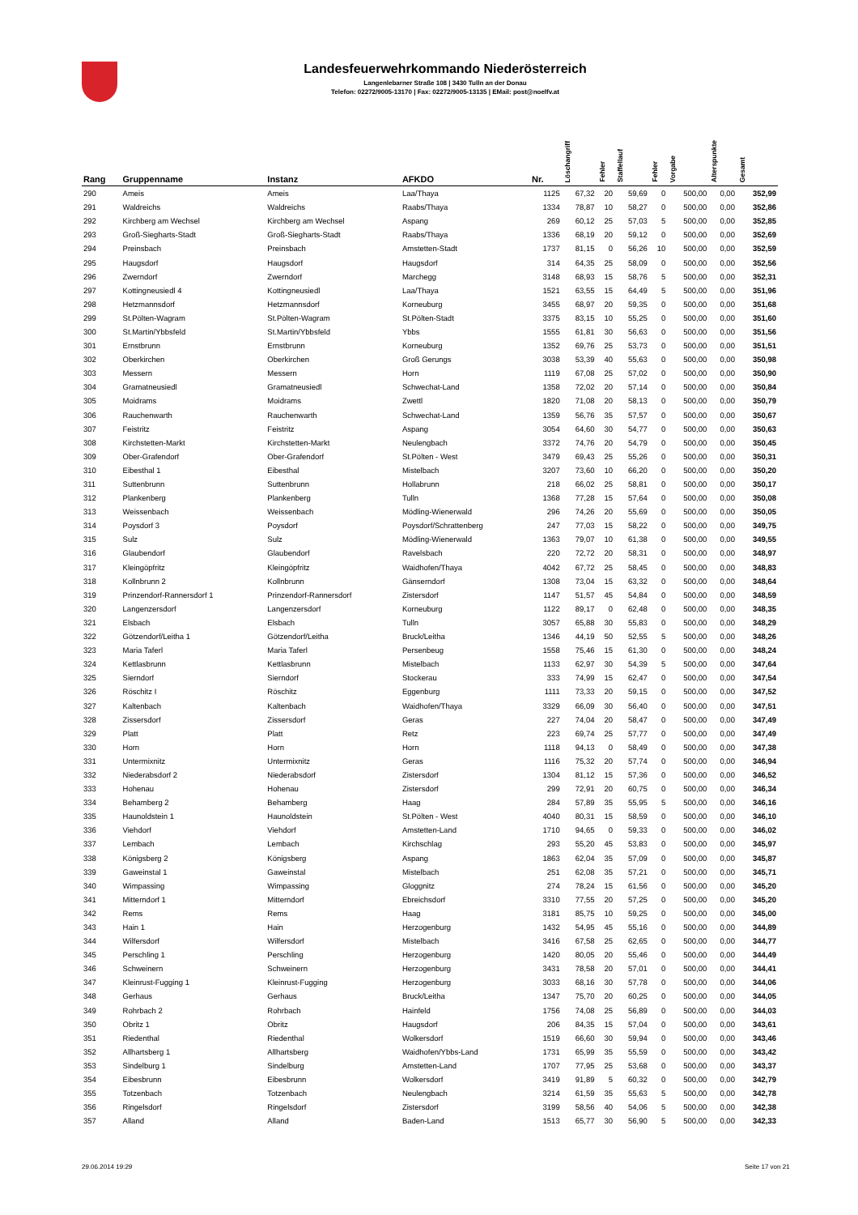Landesfeuerwehrkommando Niederösterreich
Langenlebarner Straße 108 | 3430 Tulln an der Donau
Telefon: 02272/9005-13170 | Fax: 02272/9005-13135 | EMail: post@noelfv.at
| Rang | Gruppenname | Instanz | AFKDO | Nr. | Löschangriff | Fehler | Staffellauf | Fehler | Vorgabe | Alterspunkte | Gesamt |
| --- | --- | --- | --- | --- | --- | --- | --- | --- | --- | --- | --- |
| 290 | Ameis | Ameis | Laa/Thaya | 1125 | 67,32 | 20 | 59,69 | 0 | 500,00 | 0,00 | 352,99 |
| 291 | Waldreichs | Waldreichs | Raabs/Thaya | 1334 | 78,87 | 10 | 58,27 | 0 | 500,00 | 0,00 | 352,86 |
| 292 | Kirchberg am Wechsel | Kirchberg am Wechsel | Aspang | 269 | 60,12 | 25 | 57,03 | 5 | 500,00 | 0,00 | 352,85 |
| 293 | Groß-Siegharts-Stadt | Groß-Siegharts-Stadt | Raabs/Thaya | 1336 | 68,19 | 20 | 59,12 | 0 | 500,00 | 0,00 | 352,69 |
| 294 | Preinsbach | Preinsbach | Amstetten-Stadt | 1737 | 81,15 | 0 | 56,26 | 10 | 500,00 | 0,00 | 352,59 |
| 295 | Haugsdorf | Haugsdorf | Haugsdorf | 314 | 64,35 | 25 | 58,09 | 0 | 500,00 | 0,00 | 352,56 |
| 296 | Zwerndorf | Zwerndorf | Marchegg | 3148 | 68,93 | 15 | 58,76 | 5 | 500,00 | 0,00 | 352,31 |
| 297 | Kottingneusiedl 4 | Kottingneusiedl | Laa/Thaya | 1521 | 63,55 | 15 | 64,49 | 5 | 500,00 | 0,00 | 351,96 |
| 298 | Hetzmannsdorf | Hetzmannsdorf | Korneuburg | 3455 | 68,97 | 20 | 59,35 | 0 | 500,00 | 0,00 | 351,68 |
| 299 | St.Pölten-Wagram | St.Pölten-Wagram | St.Pölten-Stadt | 3375 | 83,15 | 10 | 55,25 | 0 | 500,00 | 0,00 | 351,60 |
| 300 | St.Martin/Ybbsfeld | St.Martin/Ybbsfeld | Ybbs | 1555 | 61,81 | 30 | 56,63 | 0 | 500,00 | 0,00 | 351,56 |
| 301 | Ernstbrunn | Ernstbrunn | Korneuburg | 1352 | 69,76 | 25 | 53,73 | 0 | 500,00 | 0,00 | 351,51 |
| 302 | Oberkirchen | Oberkirchen | Groß Gerungs | 3038 | 53,39 | 40 | 55,63 | 0 | 500,00 | 0,00 | 350,98 |
| 303 | Messern | Messern | Horn | 1119 | 67,08 | 25 | 57,02 | 0 | 500,00 | 0,00 | 350,90 |
| 304 | Gramatneusiedl | Gramatneusiedl | Schwechat-Land | 1358 | 72,02 | 20 | 57,14 | 0 | 500,00 | 0,00 | 350,84 |
| 305 | Moidrams | Moidrams | Zwettl | 1820 | 71,08 | 20 | 58,13 | 0 | 500,00 | 0,00 | 350,79 |
| 306 | Rauchenwarth | Rauchenwarth | Schwechat-Land | 1359 | 56,76 | 35 | 57,57 | 0 | 500,00 | 0,00 | 350,67 |
| 307 | Feistritz | Feistritz | Aspang | 3054 | 64,60 | 30 | 54,77 | 0 | 500,00 | 0,00 | 350,63 |
| 308 | Kirchstetten-Markt | Kirchstetten-Markt | Neulengbach | 3372 | 74,76 | 20 | 54,79 | 0 | 500,00 | 0,00 | 350,45 |
| 309 | Ober-Grafendorf | Ober-Grafendorf | St.Pölten - West | 3479 | 69,43 | 25 | 55,26 | 0 | 500,00 | 0,00 | 350,31 |
| 310 | Eibesthal 1 | Eibesthal | Mistelbach | 3207 | 73,60 | 10 | 66,20 | 0 | 500,00 | 0,00 | 350,20 |
| 311 | Suttenbrunn | Suttenbrunn | Hollabrunn | 218 | 66,02 | 25 | 58,81 | 0 | 500,00 | 0,00 | 350,17 |
| 312 | Plankenberg | Plankenberg | Tulln | 1368 | 77,28 | 15 | 57,64 | 0 | 500,00 | 0,00 | 350,08 |
| 313 | Weissenbach | Weissenbach | Mödling-Wienerwald | 296 | 74,26 | 20 | 55,69 | 0 | 500,00 | 0,00 | 350,05 |
| 314 | Poysdorf 3 | Poysdorf | Poysdorf/Schrattenberg | 247 | 77,03 | 15 | 58,22 | 0 | 500,00 | 0,00 | 349,75 |
| 315 | Sulz | Sulz | Mödling-Wienerwald | 1363 | 79,07 | 10 | 61,38 | 0 | 500,00 | 0,00 | 349,55 |
| 316 | Glaubendorf | Glaubendorf | Ravelsbach | 220 | 72,72 | 20 | 58,31 | 0 | 500,00 | 0,00 | 348,97 |
| 317 | Kleingöpfritz | Kleingöpfritz | Waidhofen/Thaya | 4042 | 67,72 | 25 | 58,45 | 0 | 500,00 | 0,00 | 348,83 |
| 318 | Kollnbrunn 2 | Kollnbrunn | Gänserndorf | 1308 | 73,04 | 15 | 63,32 | 0 | 500,00 | 0,00 | 348,64 |
| 319 | Prinzendorf-Rannersdorf 1 | Prinzendorf-Rannersdorf | Zistersdorf | 1147 | 51,57 | 45 | 54,84 | 0 | 500,00 | 0,00 | 348,59 |
| 320 | Langenzersdorf | Langenzersdorf | Korneuburg | 1122 | 89,17 | 0 | 62,48 | 0 | 500,00 | 0,00 | 348,35 |
| 321 | Elsbach | Elsbach | Tulln | 3057 | 65,88 | 30 | 55,83 | 0 | 500,00 | 0,00 | 348,29 |
| 322 | Götzendorf/Leitha 1 | Götzendorf/Leitha | Bruck/Leitha | 1346 | 44,19 | 50 | 52,55 | 5 | 500,00 | 0,00 | 348,26 |
| 323 | Maria Taferl | Maria Taferl | Persenbeug | 1558 | 75,46 | 15 | 61,30 | 0 | 500,00 | 0,00 | 348,24 |
| 324 | Kettlasbrunn | Kettlasbrunn | Mistelbach | 1133 | 62,97 | 30 | 54,39 | 5 | 500,00 | 0,00 | 347,64 |
| 325 | Sierndorf | Sierndorf | Stockerau | 333 | 74,99 | 15 | 62,47 | 0 | 500,00 | 0,00 | 347,54 |
| 326 | Röschitz I | Röschitz | Eggenburg | 1111 | 73,33 | 20 | 59,15 | 0 | 500,00 | 0,00 | 347,52 |
| 327 | Kaltenbach | Kaltenbach | Waidhofen/Thaya | 3329 | 66,09 | 30 | 56,40 | 0 | 500,00 | 0,00 | 347,51 |
| 328 | Zissersdorf | Zissersdorf | Geras | 227 | 74,04 | 20 | 58,47 | 0 | 500,00 | 0,00 | 347,49 |
| 329 | Platt | Platt | Retz | 223 | 69,74 | 25 | 57,77 | 0 | 500,00 | 0,00 | 347,49 |
| 330 | Horn | Horn | Horn | 1118 | 94,13 | 0 | 58,49 | 0 | 500,00 | 0,00 | 347,38 |
| 331 | Untermixnitz | Untermixnitz | Geras | 1116 | 75,32 | 20 | 57,74 | 0 | 500,00 | 0,00 | 346,94 |
| 332 | Niederabsdorf 2 | Niederabsdorf | Zistersdorf | 1304 | 81,12 | 15 | 57,36 | 0 | 500,00 | 0,00 | 346,52 |
| 333 | Hohenau | Hohenau | Zistersdorf | 299 | 72,91 | 20 | 60,75 | 0 | 500,00 | 0,00 | 346,34 |
| 334 | Behamberg 2 | Behamberg | Haag | 284 | 57,89 | 35 | 55,95 | 5 | 500,00 | 0,00 | 346,16 |
| 335 | Haunoldstein 1 | Haunoldstein | St.Pölten - West | 4040 | 80,31 | 15 | 58,59 | 0 | 500,00 | 0,00 | 346,10 |
| 336 | Viehdorf | Viehdorf | Amstetten-Land | 1710 | 94,65 | 0 | 59,33 | 0 | 500,00 | 0,00 | 346,02 |
| 337 | Lembach | Lembach | Kirchschlag | 293 | 55,20 | 45 | 53,83 | 0 | 500,00 | 0,00 | 345,97 |
| 338 | Königsberg 2 | Königsberg | Aspang | 1863 | 62,04 | 35 | 57,09 | 0 | 500,00 | 0,00 | 345,87 |
| 339 | Gaweinstal 1 | Gaweinstal | Mistelbach | 251 | 62,08 | 35 | 57,21 | 0 | 500,00 | 0,00 | 345,71 |
| 340 | Wimpassing | Wimpassing | Gloggnitz | 274 | 78,24 | 15 | 61,56 | 0 | 500,00 | 0,00 | 345,20 |
| 341 | Mitterndorf 1 | Mitterndorf | Ebreichsdorf | 3310 | 77,55 | 20 | 57,25 | 0 | 500,00 | 0,00 | 345,20 |
| 342 | Rems | Rems | Haag | 3181 | 85,75 | 10 | 59,25 | 0 | 500,00 | 0,00 | 345,00 |
| 343 | Hain 1 | Hain | Herzogenburg | 1432 | 54,95 | 45 | 55,16 | 0 | 500,00 | 0,00 | 344,89 |
| 344 | Wilfersdorf | Wilfersdorf | Mistelbach | 3416 | 67,58 | 25 | 62,65 | 0 | 500,00 | 0,00 | 344,77 |
| 345 | Perschling 1 | Perschling | Herzogenburg | 1420 | 80,05 | 20 | 55,46 | 0 | 500,00 | 0,00 | 344,49 |
| 346 | Schweinern | Schweinern | Herzogenburg | 3431 | 78,58 | 20 | 57,01 | 0 | 500,00 | 0,00 | 344,41 |
| 347 | Kleinrust-Fugging 1 | Kleinrust-Fugging | Herzogenburg | 3033 | 68,16 | 30 | 57,78 | 0 | 500,00 | 0,00 | 344,06 |
| 348 | Gerhaus | Gerhaus | Bruck/Leitha | 1347 | 75,70 | 20 | 60,25 | 0 | 500,00 | 0,00 | 344,05 |
| 349 | Rohrbach 2 | Rohrbach | Hainfeld | 1756 | 74,08 | 25 | 56,89 | 0 | 500,00 | 0,00 | 344,03 |
| 350 | Obritz 1 | Obritz | Haugsdorf | 206 | 84,35 | 15 | 57,04 | 0 | 500,00 | 0,00 | 343,61 |
| 351 | Riedenthal | Riedenthal | Wolkersdorf | 1519 | 66,60 | 30 | 59,94 | 0 | 500,00 | 0,00 | 343,46 |
| 352 | Allhartsberg 1 | Allhartsberg | Waidhofen/Ybbs-Land | 1731 | 65,99 | 35 | 55,59 | 0 | 500,00 | 0,00 | 343,42 |
| 353 | Sindelburg 1 | Sindelburg | Amstetten-Land | 1707 | 77,95 | 25 | 53,68 | 0 | 500,00 | 0,00 | 343,37 |
| 354 | Eibesbrunn | Eibesbrunn | Wolkersdorf | 3419 | 91,89 | 5 | 60,32 | 0 | 500,00 | 0,00 | 342,79 |
| 355 | Totzenbach | Totzenbach | Neulengbach | 3214 | 61,59 | 35 | 55,63 | 5 | 500,00 | 0,00 | 342,78 |
| 356 | Ringelsdorf | Ringelsdorf | Zistersdorf | 3199 | 58,56 | 40 | 54,06 | 5 | 500,00 | 0,00 | 342,38 |
| 357 | Alland | Alland | Baden-Land | 1513 | 65,77 | 30 | 56,90 | 5 | 500,00 | 0,00 | 342,33 |
29.06.2014 19:29 Seite 17 von 21